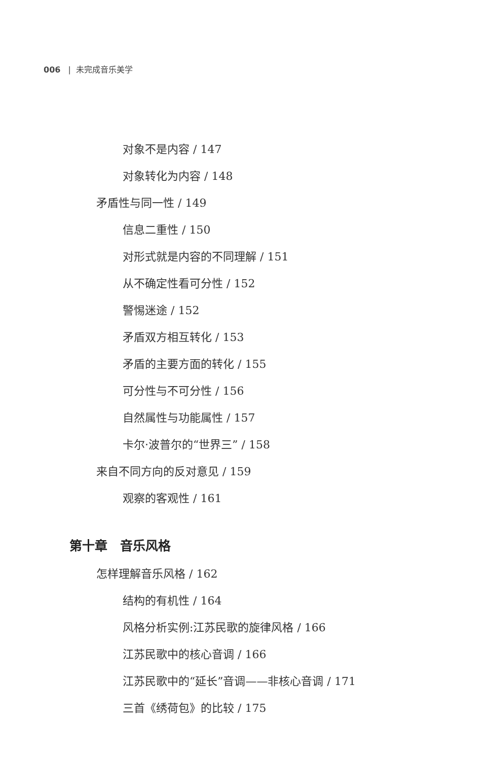006 | 未完成音乐美学
对象不是内容 / 147
对象转化为内容 / 148
矛盾性与同一性 / 149
信息二重性 / 150
对形式就是内容的不同理解 / 151
从不确定性看可分性 / 152
警惕迷途 / 152
矛盾双方相互转化 / 153
矛盾的主要方面的转化 / 155
可分性与不可分性 / 156
自然属性与功能属性 / 157
卡尔·波普尔的“世界三” / 158
来自不同方向的反对意见 / 159
观察的客观性 / 161
第十章　音乐风格
怎样理解音乐风格 / 162
结构的有机性 / 164
风格分析实例:江苏民歌的旋律风格 / 166
江苏民歌中的核心音调 / 166
江苏民歌中的“延长”音调——非核心音调 / 171
三首《绣荷包》的比较 / 175